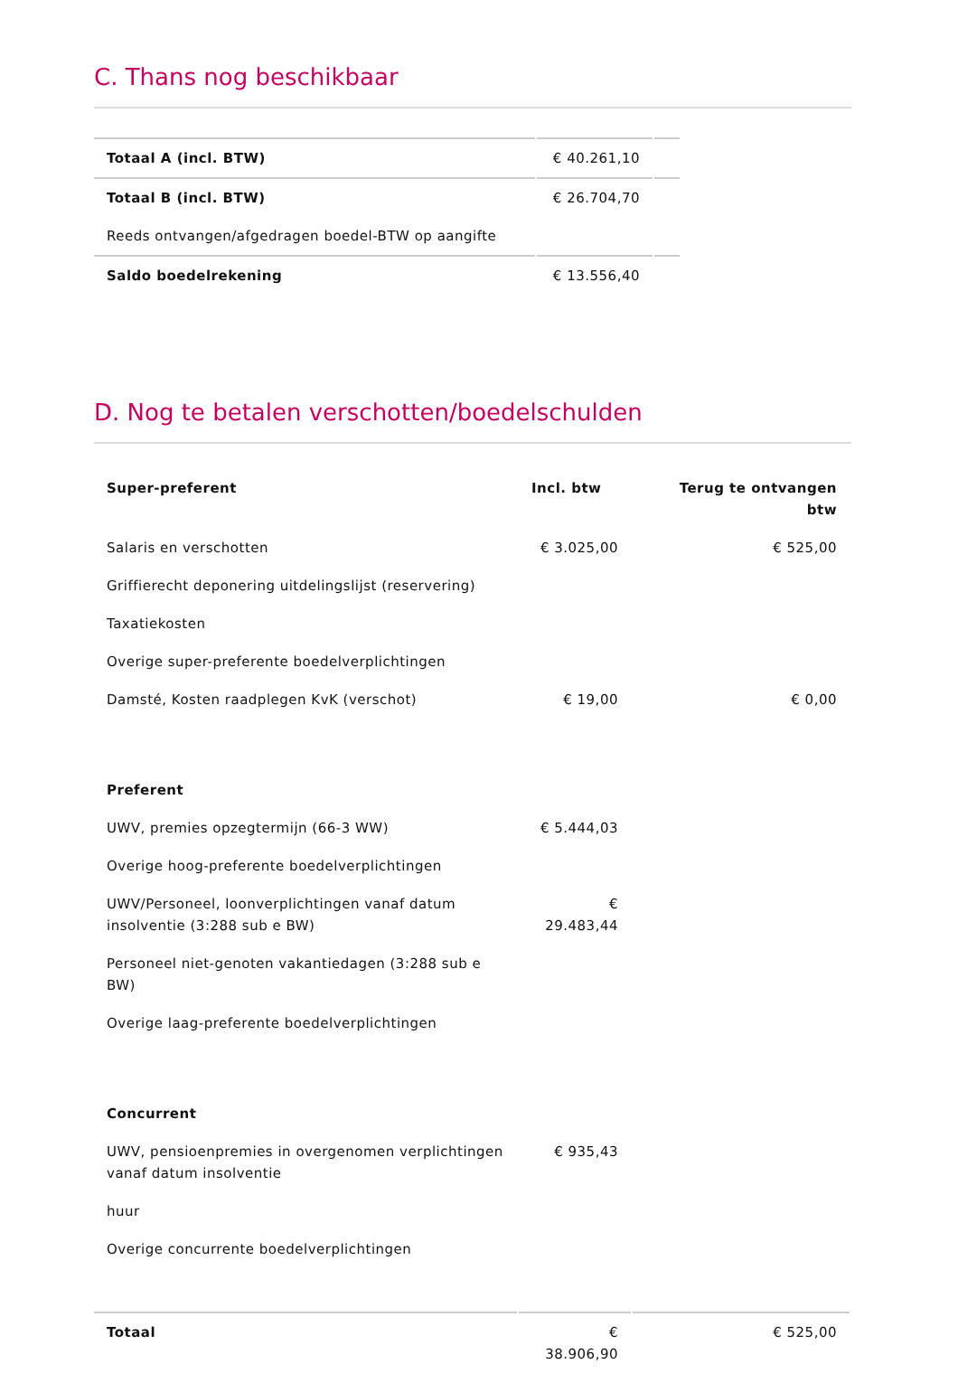C. Thans nog beschikbaar
| Totaal A (incl. BTW) | € 40.261,10 | |
| Totaal B (incl. BTW) | € 26.704,70 | |
| Reeds ontvangen/afgedragen boedel-BTW op aangifte | | |
| Saldo boedelrekening | € 13.556,40 | |
D. Nog te betalen verschotten/boedelschulden
| Super-preferent | Incl. btw | Terug te ontvangen btw |
| --- | --- | --- |
| Salaris en verschotten | € 3.025,00 | € 525,00 |
| Griffierecht deponering uitdelingslijst (reservering) | | |
| Taxatiekosten | | |
| Overige super-preferente boedelverplichtingen | | |
| Damsté, Kosten raadplegen KvK (verschot) | € 19,00 | € 0,00 |
| Preferent | | |
| UWV, premies opzegtermijn (66-3 WW) | € 5.444,03 | |
| Overige hoog-preferente boedelverplichtingen | | |
| UWV/Personeel, loonverplichtingen vanaf datum insolventie (3:288 sub e BW) | € 29.483,44 | |
| Personeel niet-genoten vakantiedagen (3:288 sub e BW) | | |
| Overige laag-preferente boedelverplichtingen | | |
| Concurrent | | |
| UWV, pensioenpremies in overgenomen verplichtingen vanaf datum insolventie | € 935,43 | |
| huur | | |
| Overige concurrente boedelverplichtingen | | |
| Totaal | € 38.906,90 | € 525,00 |